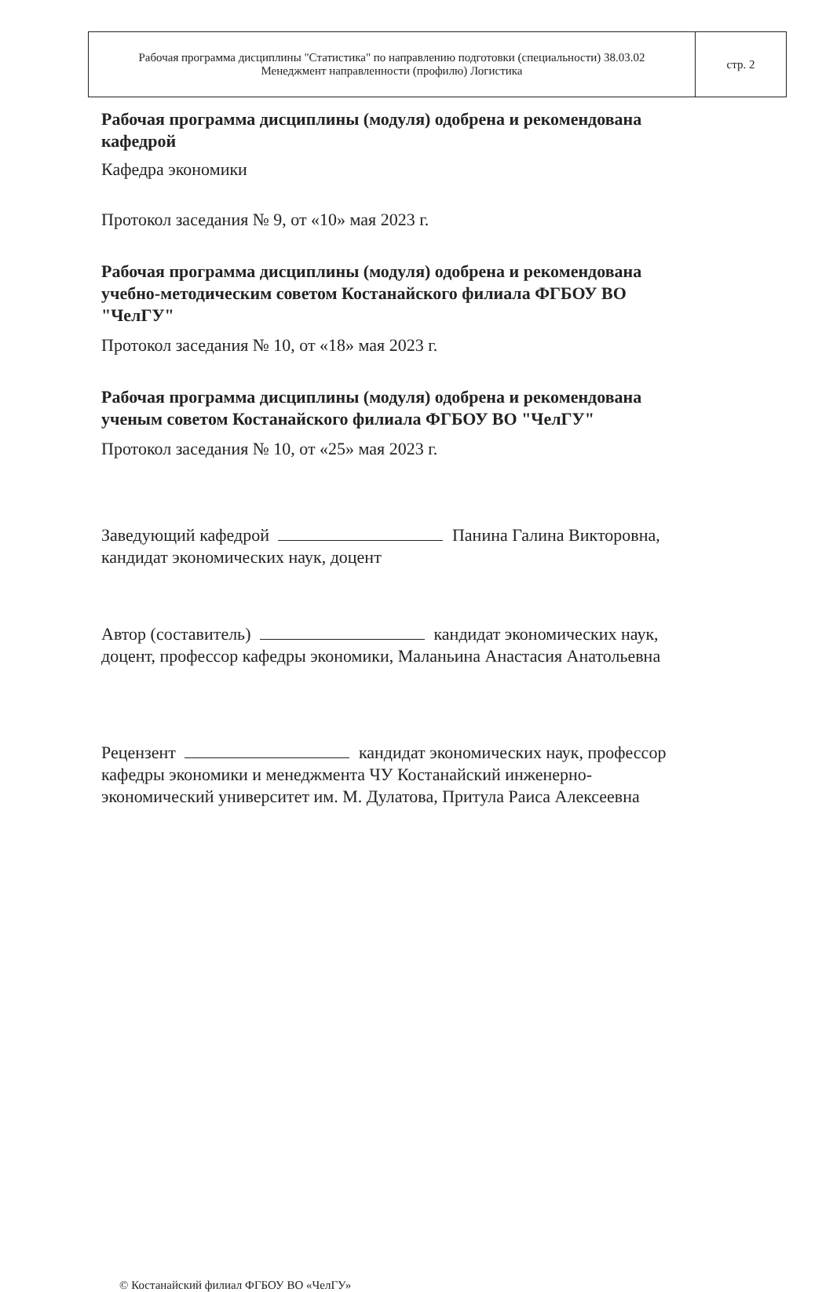| Рабочая программа дисциплины "Статистика" по направлению подготовки (специальности) 38.03.02 Менеджмент направленности (профилю) Логистика | стр. 2 |
Рабочая программа дисциплины (модуля) одобрена и рекомендована кафедрой
Кафедра экономики
Протокол заседания № 9, от «10» мая 2023 г.
Рабочая программа дисциплины (модуля) одобрена и рекомендована учебно-методическим советом Костанайского филиала ФГБОУ ВО "ЧелГУ"
Протокол заседания № 10, от «18» мая 2023 г.
Рабочая программа дисциплины (модуля) одобрена и рекомендована ученым советом Костанайского филиала ФГБОУ ВО "ЧелГУ"
Протокол заседания № 10, от «25» мая 2023 г.
Заведующий кафедрой Панина Галина Викторовна, кандидат экономических наук, доцент
Автор (составитель) кандидат экономических наук, доцент, профессор кафедры экономики, Маланьина Анастасия Анатольевна
Рецензент кандидат экономических наук, профессор кафедры экономики и менеджмента ЧУ Костанайский инженерно-экономический университет им. М. Дулатова, Притула Раиса Алексеевна
© Костанайский филиал ФГБОУ ВО «ЧелГУ»